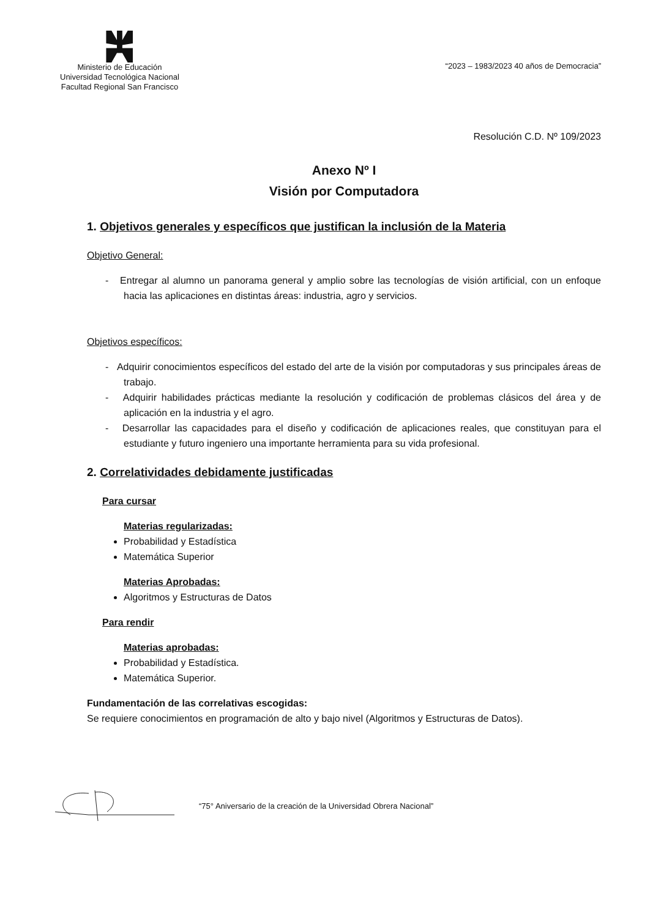Ministerio de Educación
Universidad Tecnológica Nacional
Facultad Regional San Francisco
“2023 – 1983/2023 40 años de Democracia”
Resolución C.D. Nº 109/2023
Anexo Nº I
Visión por Computadora
1. Objetivos generales y específicos que justifican la inclusión de la Materia
Objetivo General:
- Entregar al alumno un panorama general y amplio sobre las tecnologías de visión artificial, con un enfoque hacia las aplicaciones en distintas áreas: industria, agro y servicios.
Objetivos específicos:
- Adquirir conocimientos específicos del estado del arte de la visión por computadoras y sus principales áreas de trabajo.
- Adquirir habilidades prácticas mediante la resolución y codificación de problemas clásicos del área y de aplicación en la industria y el agro.
- Desarrollar las capacidades para el diseño y codificación de aplicaciones reales, que constituyan para el estudiante y futuro ingeniero una importante herramienta para su vida profesional.
2. Correlatividades debidamente justificadas
Para cursar
Materias regularizadas:
Probabilidad y Estadística
Matemática Superior
Materias Aprobadas:
Algoritmos y Estructuras de Datos
Para rendir
Materias aprobadas:
Probabilidad y Estadística.
Matemática Superior.
Fundamentación de las correlativas escogidas:
Se requiere conocimientos en programación de alto y bajo nivel (Algoritmos y Estructuras de Datos).
“75° Aniversario de la creación de la Universidad Obrera Nacional”